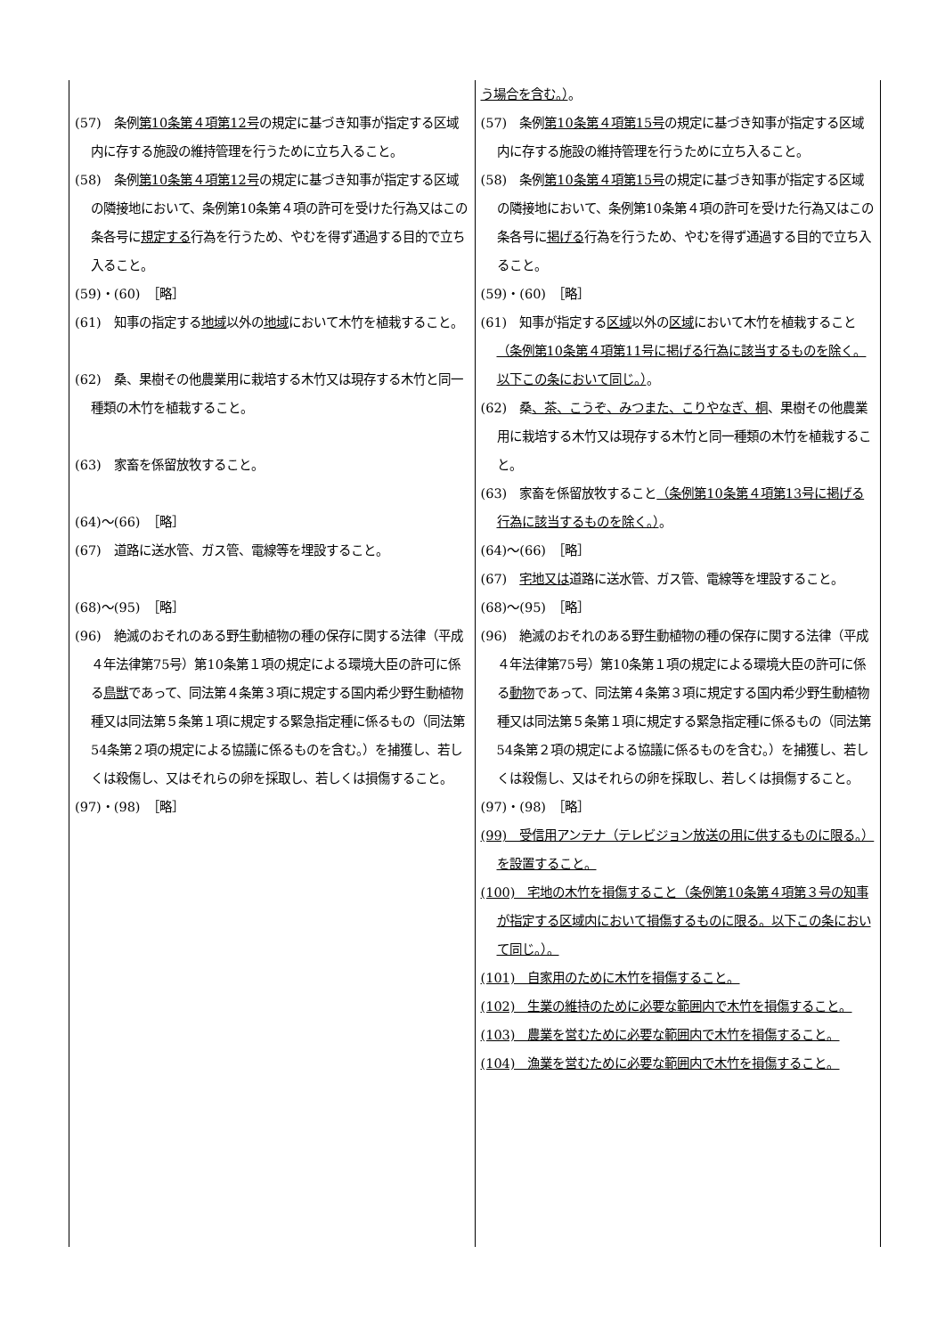| (57) 条例 第10条第４項第12号 の規定に基づき知事が指定する区域内に存する施設の維持管理を行うために立ち入ること。 (58) 条例 第10条第４項第12号 の規定に基づき知事が指定する区域の隣接地において、条例第10条第４項の許可を受けた行為又はこの条各号に 規定する 行為を行うため、やむを得ず通過する目的で立ち入ること。 (59)・(60) ［略］ (61) 知事の指定する 地域 以外の 地域 において木竹を植栽すること。 (62) 桑、果樹その他農業用に栽培する木竹又は現存する木竹と同一種類の木竹を植栽すること。 (63) 家畜を係留放牧すること。 (64)～(66) ［略］ (67) 道路に送水管、ガス管、電線等を埋設すること。 (68)～(95) ［略］ (96) 絶滅のおそれのある野生動植物の種の保存に関する法律（平成４年法律第75号）第10条第１項の規定による環境大臣の許可に係る 鳥獣 であって、同法第４条第３項に規定する国内希少野生動植物種又は同法第５条第１項に規定する緊急指定種に係るもの（同法第54条第２項の規定による協議に係るものを含む。）を捕獲し、若しくは殺傷し、又はそれらの卵を採取し、若しくは損傷すること。 (97)・(98) ［略］ | う場合を含む。） 。 (57) 条例 第10条第４項第15号 の規定に基づき知事が指定する区域内に存する施設の維持管理を行うために立ち入ること。 (58) 条例 第10条第４項第15号 の規定に基づき知事が指定する区域の隣接地において、条例第10条第４項の許可を受けた行為又はこの条各号に 掲げる 行為を行うため、やむを得ず通過する目的で立ち入ること。 (59)・(60) ［略］ (61) 知事が指定する 区域 以外の 区域 において木竹を植栽すること （条例第10条第４項第11号に掲げる行為に該当するものを除く。以下この条において同じ。） 。 (62) 桑 、茶、こうぞ、みつまた、こりやなぎ、桐 、果樹その他農業用に栽培する木竹又は現存する木竹と同一種類の木竹を植栽すること。 (63) 家畜を係留放牧すること （条例第10条第４項第13号に掲げる行為に該当するものを除く。） 。 (64)～(66) ［略］ (67) 宅地又は 道路に送水管、ガス管、電線等を埋設すること。 (68)～(95) ［略］ (96) 絶滅のおそれのある野生動植物の種の保存に関する法律（平成４年法律第75号）第10条第１項の規定による環境大臣の許可に係る 動物 であって、同法第４条第３項に規定する国内希少野生動植物種又は同法第５条第１項に規定する緊急指定種に係るもの（同法第54条第２項の規定による協議に係るものを含む。）を捕獲し、若しくは殺傷し、又はそれらの卵を採取し、若しくは損傷すること。 (97)・(98) ［略］ (99) 受信用アンテナ（テレビジョン放送の用に供するものに限る。）を設置すること。 (100) 宅地の木竹を損傷すること（条例第10条第４項第３号の知事が指定する区域内において損傷するものに限る。以下この条において同じ。）。 (101) 自家用のために木竹を損傷すること。 (102) 生業の維持のために必要な範囲内で木竹を損傷すること。 (103) 農業を営むために必要な範囲内で木竹を損傷すること。 (104) 漁業を営むために必要な範囲内で木竹を損傷すること。 |